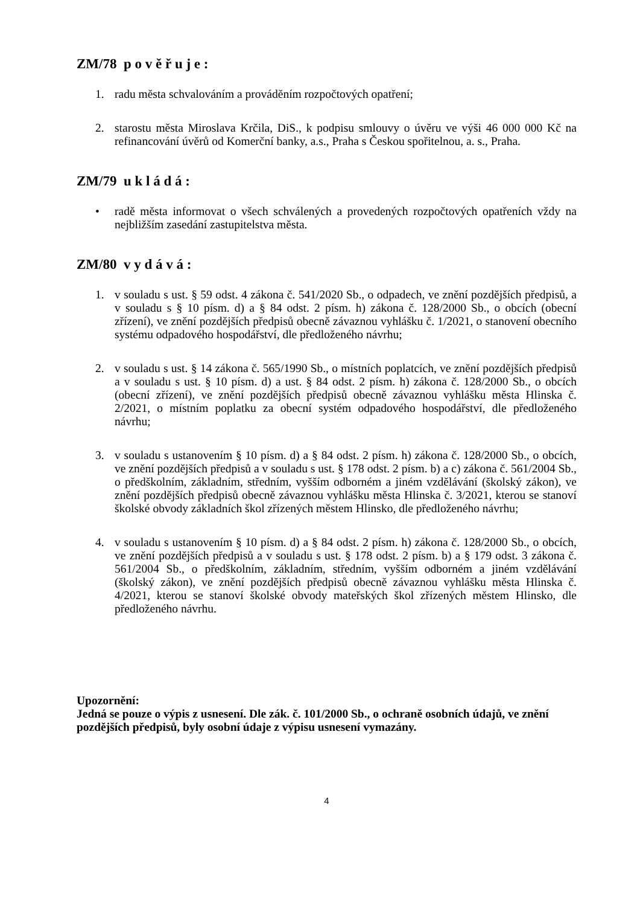ZM/78 p o v ě ř u j e :
1. radu města schvalováním a prováděním rozpočtových opatření;
2. starostu města Miroslava Krčila, DiS., k podpisu smlouvy o úvěru ve výši 46 000 000 Kč na refinancování úvěrů od Komerční banky, a.s., Praha s Českou spořitelnou, a. s., Praha.
ZM/79 u k l á d á :
• radě města informovat o všech schválených a provedených rozpočtových opatřeních vždy na nejbližším zasedání zastupitelstva města.
ZM/80 v y d á v á :
1. v souladu s ust. § 59 odst. 4 zákona č. 541/2020 Sb., o odpadech, ve znění pozdějších předpisů, a v souladu s § 10 písm. d) a § 84 odst. 2 písm. h) zákona č. 128/2000 Sb., o obcích (obecní zřízení), ve znění pozdějších předpisů obecně závaznou vyhlášku č. 1/2021, o stanovení obecního systému odpadového hospodářství, dle předloženého návrhu;
2. v souladu s ust. § 14 zákona č. 565/1990 Sb., o místních poplatcích, ve znění pozdějších předpisů a v souladu s ust. § 10 písm. d) a ust. § 84 odst. 2 písm. h) zákona č. 128/2000 Sb., o obcích (obecní zřízení), ve znění pozdějších předpisů obecně závaznou vyhlášku města Hlinska č. 2/2021, o místním poplatku za obecní systém odpadového hospodářství, dle předloženého návrhu;
3. v souladu s ustanovením § 10 písm. d) a § 84 odst. 2 písm. h) zákona č. 128/2000 Sb., o obcích, ve znění pozdějších předpisů a v souladu s ust. § 178 odst. 2 písm. b) a c) zákona č. 561/2004 Sb., o předškolním, základním, středním, vyšším odborném a jiném vzdělávání (školský zákon), ve znění pozdějších předpisů obecně závaznou vyhlášku města Hlinska č. 3/2021, kterou se stanoví školské obvody základních škol zřízených městem Hlinsko, dle předloženého návrhu;
4. v souladu s ustanovením § 10 písm. d) a § 84 odst. 2 písm. h) zákona č. 128/2000 Sb., o obcích, ve znění pozdějších předpisů a v souladu s ust. § 178 odst. 2 písm. b) a § 179 odst. 3 zákona č. 561/2004 Sb., o předškolním, základním, středním, vyšším odborném a jiném vzdělávání (školský zákon), ve znění pozdějších předpisů obecně závaznou vyhlášku města Hlinska č. 4/2021, kterou se stanoví školské obvody mateřských škol zřízených městem Hlinsko, dle předloženého návrhu.
Upozornění:
Jedná se pouze o výpis z usnesení. Dle zák. č. 101/2000 Sb., o ochraně osobních údajů, ve znění pozdějších předpisů, byly osobní údaje z výpisu usnesení vymazány.
4